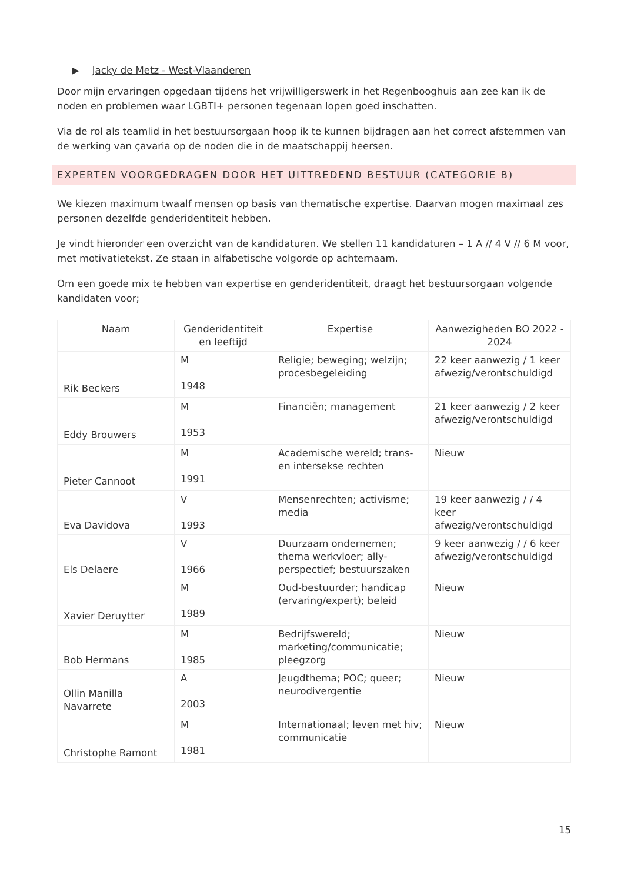▶ Jacky de Metz - West-Vlaanderen
Door mijn ervaringen opgedaan tijdens het vrijwilligerswerk in het Regenbooghuis aan zee kan ik de noden en problemen waar LGBTI+ personen tegenaan lopen goed inschatten.
Via de rol als teamlid in het bestuursorgaan hoop ik te kunnen bijdragen aan het correct afstemmen van de werking van çavaria op de noden die in de maatschappij heersen.
EXPERTEN VOORGEDRAGEN DOOR HET UITTREDEND BESTUUR (CATEGORIE B)
We kiezen maximum twaalf mensen op basis van thematische expertise. Daarvan mogen maximaal zes personen dezelfde genderidentiteit hebben.
Je vindt hieronder een overzicht van de kandidaturen. We stellen 11 kandidaturen – 1 A // 4 V // 6 M voor, met motivatietekst. Ze staan in alfabetische volgorde op achternaam.
Om een goede mix te hebben van expertise en genderidentiteit, draagt het bestuursorgaan volgende kandidaten voor;
| Naam | Genderidentiteit en leeftijd | Expertise | Aanwezigheden BO 2022 - 2024 |
| --- | --- | --- | --- |
| Rik Beckers | M 1948 | Religie; beweging; welzijn; procesbegeleiding | 22 keer aanwezig / 1 keer afwezig/verontschuldigd |
| Eddy Brouwers | M 1953 | Financiën; management | 21 keer aanwezig / 2 keer afwezig/verontschuldigd |
| Pieter Cannoot | M 1991 | Academische wereld; trans- en intersekse rechten | Nieuw |
| Eva Davidova | V 1993 | Mensenrechten; activisme; media | 19 keer aanwezig / / 4 keer afwezig/verontschuldigd |
| Els Delaere | V 1966 | Duurzaam ondernemen; thema werkvloer; ally-perspectief; bestuurszaken | 9 keer aanwezig / / 6 keer afwezig/verontschuldigd |
| Xavier Deruytter | M 1989 | Oud-bestuurder; handicap (ervaring/expert); beleid | Nieuw |
| Bob Hermans | M 1985 | Bedrijfswereld; marketing/communicatie; pleegzorg | Nieuw |
| Ollin Manilla Navarrete | A 2003 | Jeugdthema; POC; queer; neurodivergentie | Nieuw |
| Christophe Ramont | M 1981 | Internationaal; leven met hiv; communicatie | Nieuw |
15